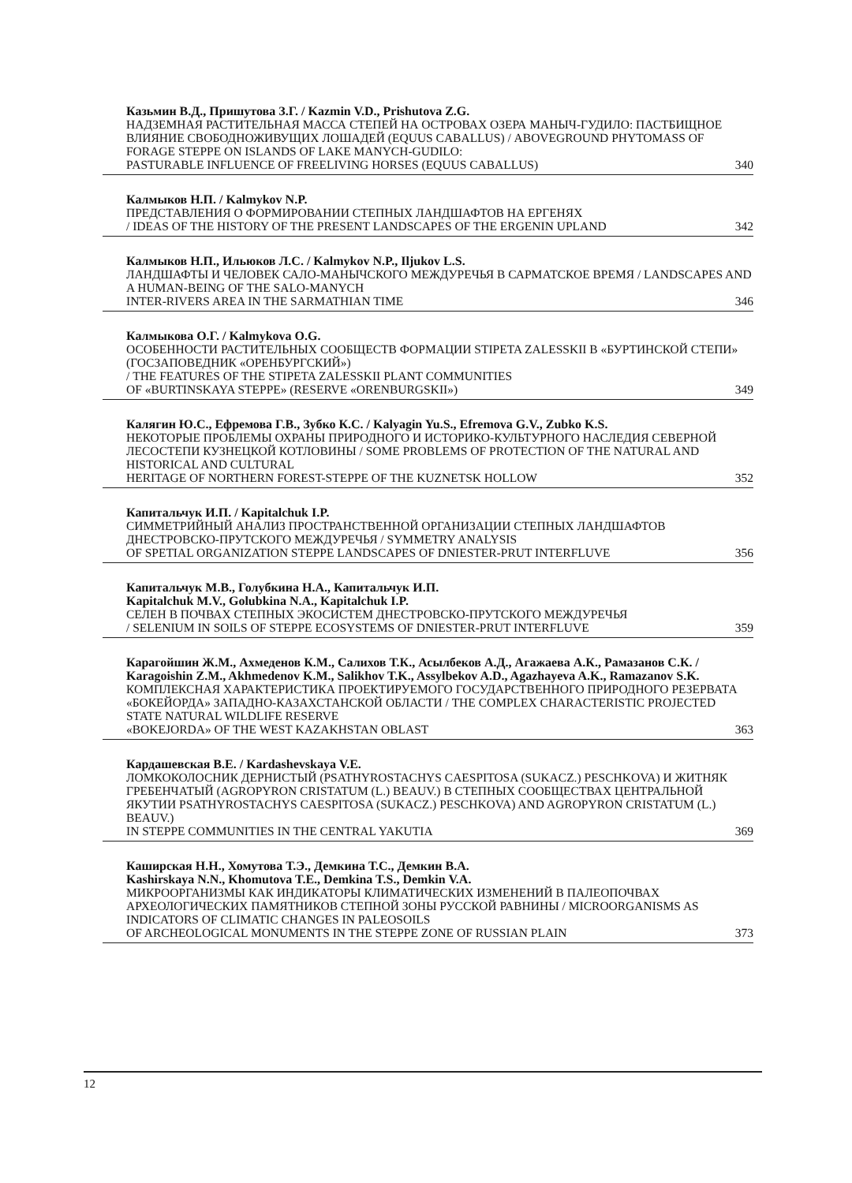Казьмин В.Д., Пришутова З.Г. / Kazmin V.D., Prishutova Z.G.
НАДЗЕМНАЯ РАСТИТЕЛЬНАЯ МАССА СТЕПЕЙ НА ОСТРОВАХ ОЗЕРА МАНЫЧ-ГУДИЛО: ПАСТБИЩНОЕ ВЛИЯНИЕ СВОБОДНОЖИВУЩИХ ЛОШАДЕЙ (EQUUS CABALLUS) / ABOVEGROUND PHYTOMASS OF FORAGE STEPPE ON ISLANDS OF LAKE MANYCH-GUDILO:
PASTURABLE INFLUENCE OF FREELIVING HORSES (EQUUS CABALLUS) 340
Калмыков Н.П. / Kalmykov N.P.
ПРЕДСТАВЛЕНИЯ О ФОРМИРОВАНИИ СТЕПНЫХ ЛАНДШАФТОВ НА ЕРГЕНЯХ
/ IDEAS OF THE HISTORY OF THE PRESENT LANDSCAPES OF THE ERGENIN UPLAND 342
Калмыков Н.П., Ильюков Л.С. / Kalmykov N.P., Iljukov L.S.
ЛАНДШАФТЫ И ЧЕЛОВЕК САЛО-МАНЫЧСКОГО МЕЖДУРЕЧЬЯ В САРМАТСКОЕ ВРЕМЯ / LANDSCAPES AND A HUMAN-BEING OF THE SALO-MANYCH
INTER-RIVERS AREA IN THE SARMATHIAN TIME 346
Калмыкова О.Г. / Kalmykova O.G.
ОСОБЕННОСТИ РАСТИТЕЛЬНЫХ СООБЩЕСТВ ФОРМАЦИИ STIPETA ZALESSKII В «БУРТИНСКОЙ СТЕПИ» (ГОСЗАПОВЕДНИК «ОРЕНБУРГСКИЙ»)
/ THE FEATURES OF THE STIPETA ZALESSKII PLANT COMMUNITIES
OF «BURTINSKAYA STEPPE» (RESERVE «ORENBURGSKII») 349
Калягин Ю.С., Ефремова Г.В., Зубко К.С. / Kalyagin Yu.S., Efremova G.V., Zubko K.S.
НЕКОТОРЫЕ ПРОБЛЕМЫ ОХРАНЫ ПРИРОДНОГО И ИСТОРИКО-КУЛЬТУРНОГО НАСЛЕДИЯ СЕВЕРНОЙ ЛЕСОСТЕПИ КУЗНЕЦКОЙ КОТЛОВИНЫ / SOME PROBLEMS OF PROTECTION OF THE NATURAL AND HISTORICAL AND CULTURAL
HERITAGE OF NORTHERN FOREST-STEPPE OF THE KUZNETSK HOLLOW 352
Капитальчук И.П. / Kapitalchuk I.P.
СИММЕТРИЙНЫЙ АНАЛИЗ ПРОСТРАНСТВЕННОЙ ОРГАНИЗАЦИИ СТЕПНЫХ ЛАНДШАФТОВ ДНЕСТРОВСКО-ПРУТСКОГО МЕЖДУРЕЧЬЯ / SYMMETRY ANALYSIS
OF SPETIAL ORGANIZATION STEPPE LANDSCAPES OF DNIESTER-PRUT INTERFLUVE 356
Капитальчук М.В., Голубкина Н.А., Капитальчук И.П.
Kapitalchuk M.V., Golubkina N.A., Kapitalchuk I.P.
СЕЛЕН В ПОЧВАХ СТЕПНЫХ ЭКОСИСТЕМ ДНЕСТРОВСКО-ПРУТСКОГО МЕЖДУРЕЧЬЯ
/ SELENIUM IN SOILS OF STEPPE ECOSYSTEMS OF DNIESTER-PRUT INTERFLUVE 359
Карагойшин Ж.М., Ахмеденов К.М., Салихов Т.К., Асылбеков А.Д., Агажаева А.К., Рамазанов С.К. / Karagoishin Z.M., Akhmedenov K.M., Salikhov T.K., Assylbekov A.D., Agazhayeva A.K., Ramazanov S.K.
КОМПЛЕКСНАЯ ХАРАКТЕРИСТИКА ПРОЕКТИРУЕМОГО ГОСУДАРСТВЕННОГО ПРИРОДНОГО РЕЗЕРВАТА «БОКЕЙОРДА» ЗАПАДНО-КАЗАХСТАНСКОЙ ОБЛАСТИ / THE COMPLEX CHARACTERISTIC PROJECTED STATE NATURAL WILDLIFE RESERVE
«BOKEJORDA» OF THE WEST KAZAKHSTAN OBLAST 363
Кардашевская В.Е. / Kardashevskaya V.E.
ЛОМКОКОЛОСНИК ДЕРНИСТЫЙ (PSATHYROSTACHYS CAESPITOSA (SUKACZ.) PESCHKOVA) И ЖИТНЯК ГРЕБЕНЧАТЫЙ (AGROPYRON CRISTATUM (L.) BEAUV.) В СТЕПНЫХ СООБЩЕСТВАХ ЦЕНТРАЛЬНОЙ ЯКУТИИ PSATHYROSTACHYS CAESPITOSA (SUKACZ.) PESCHKOVA) AND AGROPYRON CRISTATUM (L.) BEAUV.)
IN STEPPE COMMUNITIES IN THE CENTRAL YAKUTIA 369
Каширская Н.Н., Хомутова Т.Э., Демкина Т.С., Демкин В.А.
Kashirskaya N.N., Khomutova T.E., Demkina T.S., Demkin V.A.
МИКРООРГАНИЗМЫ КАК ИНДИКАТОРЫ КЛИМАТИЧЕСКИХ ИЗМЕНЕНИЙ В ПАЛЕОПОЧВАХ АРХЕОЛОГИЧЕСКИХ ПАМЯТНИКОВ СТЕПНОЙ ЗОНЫ РУССКОЙ РАВНИНЫ / MICROORGANISMS AS INDICATORS OF CLIMATIC CHANGES IN PALEOSOILS
OF ARCHEOLOGICAL MONUMENTS IN THE STEPPE ZONE OF RUSSIAN PLAIN 373
12